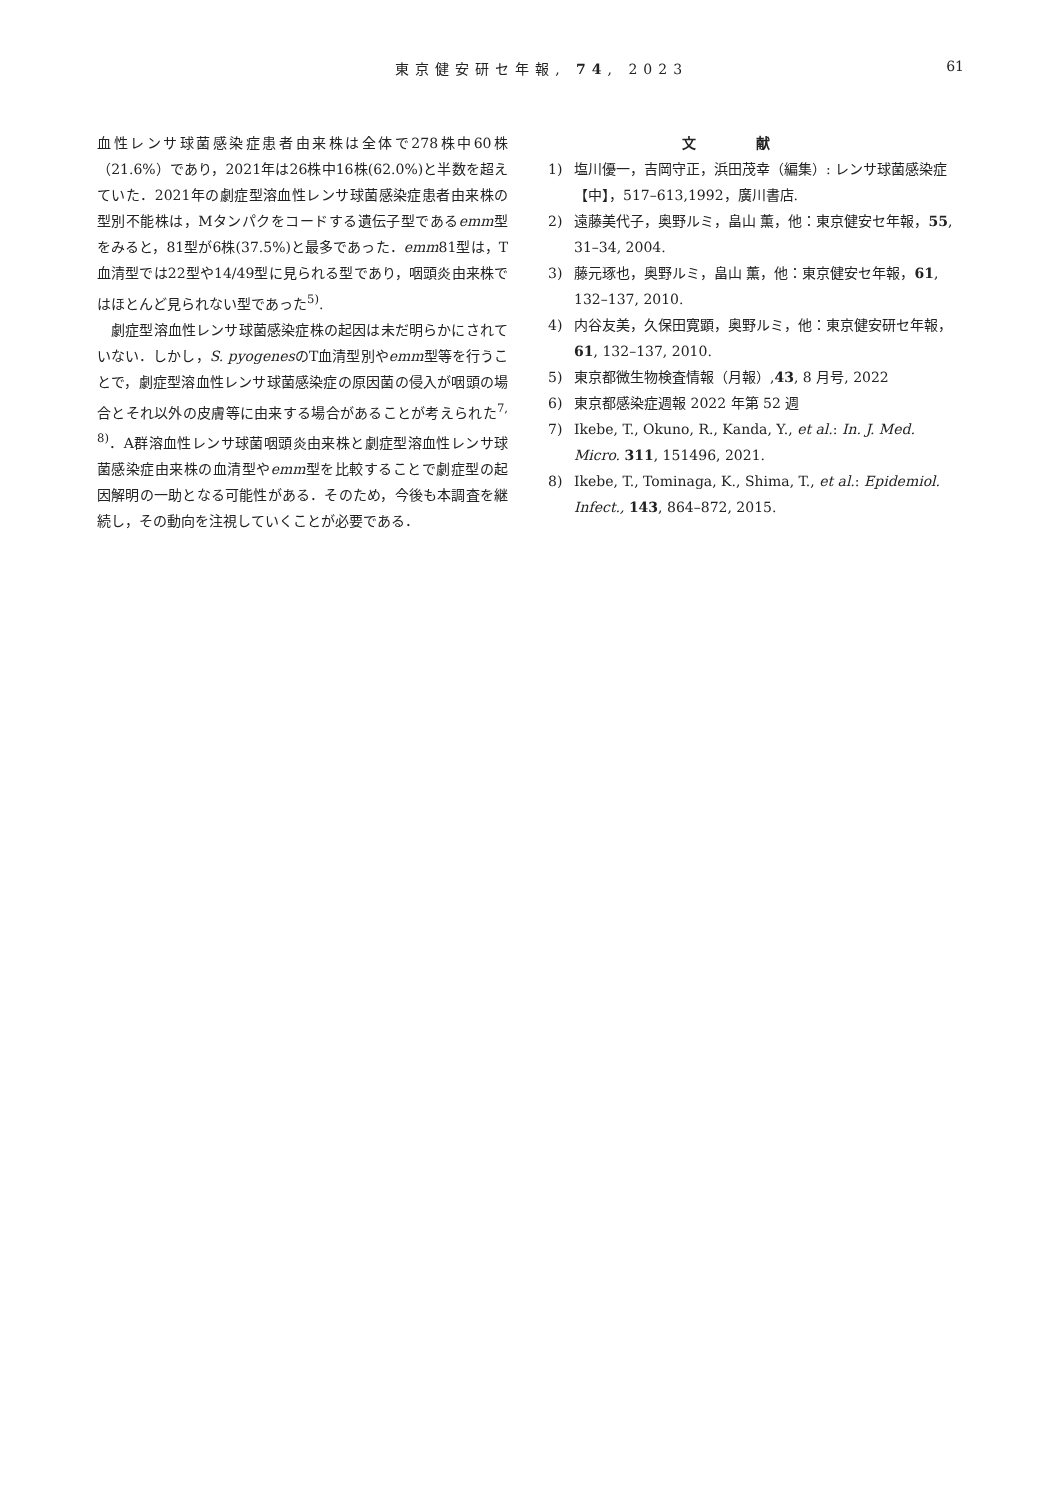東京健安研セ年報, 74, 2023 61
血性レンサ球菌感染症患者由来株は全体で278株中60株（21.6%）であり，2021年は26株中16株(62.0%)と半数を超えていた．2021年の劇症型溶血性レンサ球菌感染症患者由来株の型別不能株は，Mタンパクをコードする遺伝子型であるemm型をみると，81型が6株(37.5%)と最多であった．emm81型は，T血清型では22型や14/49型に見られる型であり，咽頭炎由来株ではほとんど見られない型であった<sup>5)</sup>.
劇症型溶血性レンサ球菌感染症株の起因は未だ明らかにされていない．しかし，S. pyogenesのT血清型別やemm型等を行うことで，劇症型溶血性レンサ球菌感染症の原因菌の侵入が咽頭の場合とそれ以外の皮膚等に由来する場合があることが考えられた<sup>7, 8)</sup>．A群溶血性レンサ球菌咽頭炎由来株と劇症型溶血性レンサ球菌感染症由来株の血清型やemm型を比較することで劇症型の起因解明の一助となる可能性がある．そのため，今後も本調査を継続し，その動向を注視していくことが必要である．
文献
1) 塩川優一，吉岡守正，浜田茂幸（編集）: レンサ球菌感染症【中】，517–613,1992，廣川書店.
2) 遠藤美代子，奥野ルミ，畠山 薫，他：東京健安セ年報，55, 31–34, 2004.
3) 藤元琢也，奥野ルミ，畠山 薫，他：東京健安セ年報，61, 132–137, 2010.
4) 内谷友美，久保田寛顕，奥野ルミ，他：東京健安研セ年報，61, 132–137, 2010.
5) 東京都微生物検査情報（月報）,43, 8 月号, 2022
6) 東京都感染症週報 2022 年第 52 週
7) Ikebe, T., Okuno, R., Kanda, Y., et al.: In. J. Med. Micro. 311, 151496, 2021.
8) Ikebe, T., Tominaga, K., Shima, T., et al.: Epidemiol. Infect., 143, 864–872, 2015.